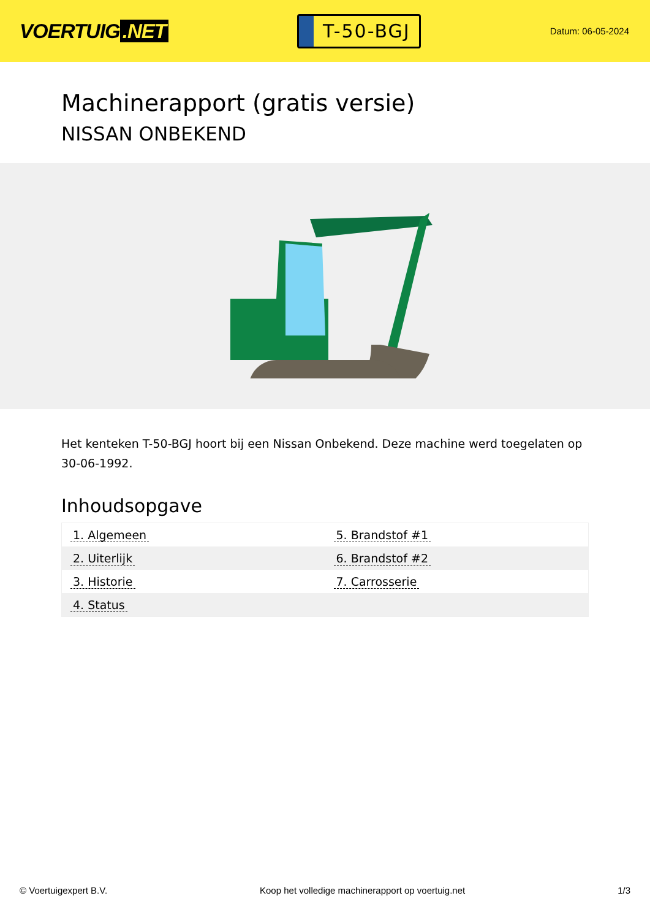VOERTUIG.NET
T-50-BGJ
Datum: 06-05-2024
Machinerapport (gratis versie)
NISSAN ONBEKEND
Het kenteken T-50-BGJ hoort bij een Nissan Onbekend. Deze machine werd toegelaten op 30-06-1992.
Inhoudsopgave
| 1. Algemeen | 5. Brandstof #1 |
| 2. Uiterlijk | 6. Brandstof #2 |
| 3. Historie | 7. Carrosserie |
| 4. Status | |
© Voertuigexpert B.V. Koop het volledige machinerapport op voertuig.net
1/3